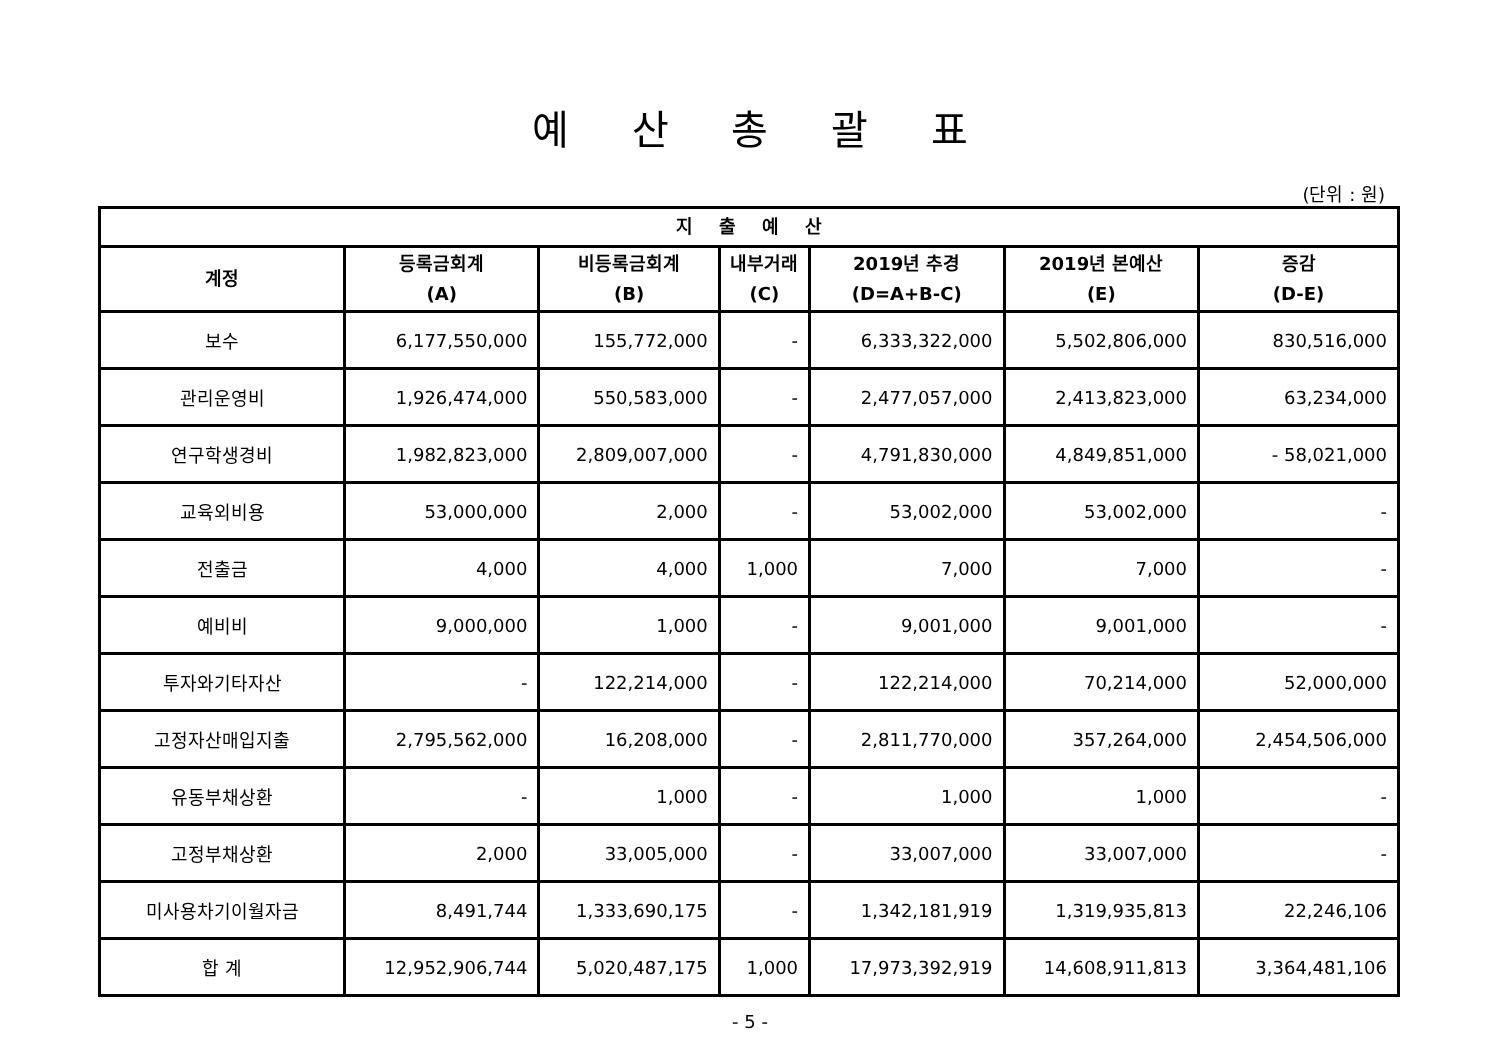예 산 총 괄 표
(단위 : 원)
| 지 출 예 산 | | | | | | |
| --- | --- | --- | --- | --- | --- | --- |
| 계정 | 등록금회계 (A) | 비등록금회계 (B) | 내부거래 (C) | 2019년 추경 (D=A+B-C) | 2019년 본예산 (E) | 증감 (D-E) |
| 보수 | 6,177,550,000 | 155,772,000 | - | 6,333,322,000 | 5,502,806,000 | 830,516,000 |
| 관리운영비 | 1,926,474,000 | 550,583,000 | - | 2,477,057,000 | 2,413,823,000 | 63,234,000 |
| 연구학생경비 | 1,982,823,000 | 2,809,007,000 | - | 4,791,830,000 | 4,849,851,000 | - 58,021,000 |
| 교육외비용 | 53,000,000 | 2,000 | - | 53,002,000 | 53,002,000 | - |
| 전출금 | 4,000 | 4,000 | 1,000 | 7,000 | 7,000 | - |
| 예비비 | 9,000,000 | 1,000 | - | 9,001,000 | 9,001,000 | - |
| 투자와기타자산 | - | 122,214,000 | - | 122,214,000 | 70,214,000 | 52,000,000 |
| 고정자산매입지출 | 2,795,562,000 | 16,208,000 | - | 2,811,770,000 | 357,264,000 | 2,454,506,000 |
| 유동부채상환 | - | 1,000 | - | 1,000 | 1,000 | - |
| 고정부채상환 | 2,000 | 33,005,000 | - | 33,007,000 | 33,007,000 | - |
| 미사용차기이월자금 | 8,491,744 | 1,333,690,175 | - | 1,342,181,919 | 1,319,935,813 | 22,246,106 |
| 합 계 | 12,952,906,744 | 5,020,487,175 | 1,000 | 17,973,392,919 | 14,608,911,813 | 3,364,481,106 |
- 5 -